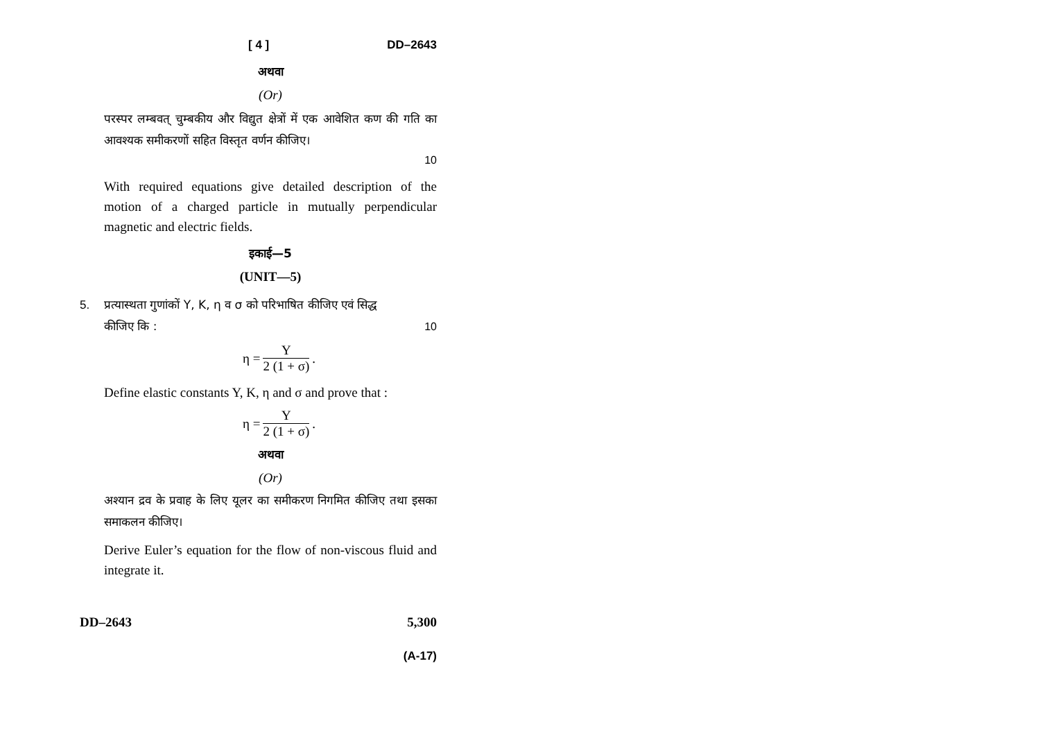[ 4 ] DD–2643
अथवा
(Or)
परस्पर लम्बवत् चुम्बकीय और विद्युत क्षेत्रों में एक आवेशित कण की गति का आवश्यक समीकरणों सहित विस्तृत वर्णन कीजिए।
10
With required equations give detailed description of the motion of a charged particle in mutually perpendicular magnetic and electric fields.
इकाई—5
(UNIT—5)
5. प्रत्यास्थता गुणांकों Y, K, η व σ को परिभाषित कीजिए एवं सिद्ध
कीजिए कि : 10
η = Y 2 (1 + σ).
Define elastic constants Y, K, η and σ and prove that :
η = Y 2 (1 + σ).
अथवा
(Or)
अश्यान द्रव के प्रवाह के लिए यूलर का समीकरण निगमित कीजिए तथा इसका समाकलन कीजिए।
Derive Euler’s equation for the flow of non-viscous fluid and integrate it.
DD–2643 5,300
(A-17)